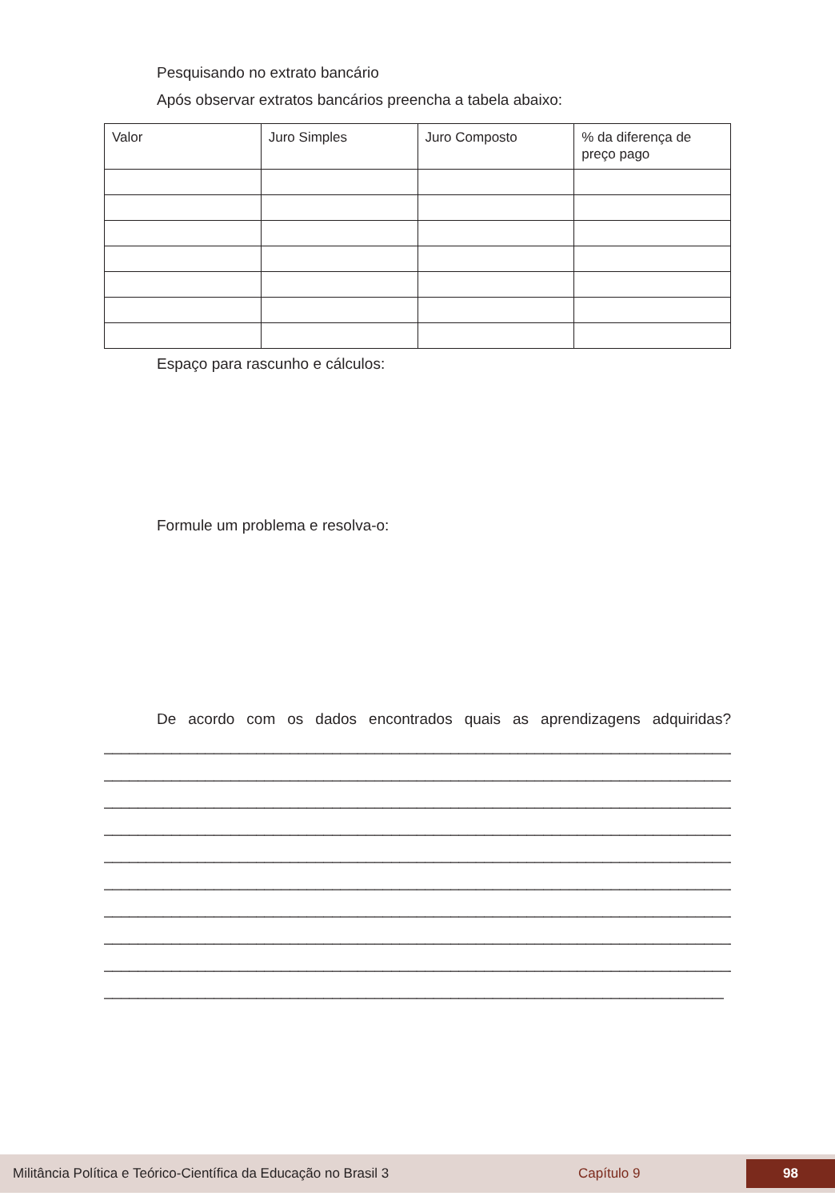Pesquisando no extrato bancário
Após observar extratos bancários preencha a tabela abaixo:
| Valor | Juro Simples | Juro Composto | % da diferença de preço pago |
| --- | --- | --- | --- |
Espaço para rascunho e cálculos:
Formule um problema e resolva-o:
De acordo com os dados encontrados quais as aprendizagens adquiridas?
________________________________________________________________________________________
________________________________________________________________________________________
________________________________________________________________________________________
________________________________________________________________________________________
________________________________________________________________________________________
________________________________________________________________________________________
________________________________________________________________________________________
________________________________________________________________________________________
________________________________________________________________________________________
________________________________________________________________________________________
Militância Política e Teórico-Científica da Educação no Brasil 3 Capítulo 9 98